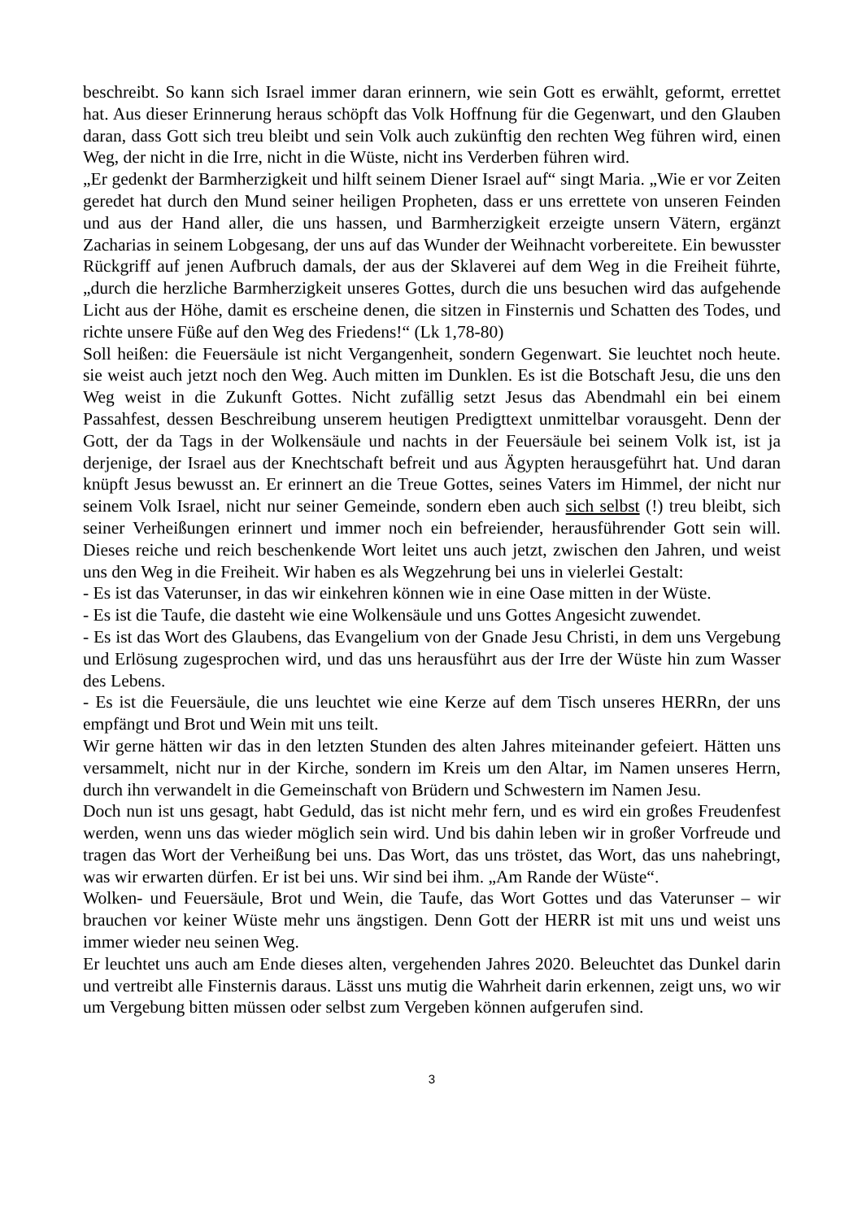beschreibt. So kann sich Israel immer daran erinnern, wie sein Gott es erwählt, geformt, errettet hat. Aus dieser Erinnerung heraus schöpft das Volk Hoffnung für die Gegenwart, und den Glauben daran, dass Gott sich treu bleibt und sein Volk auch zukünftig den rechten Weg führen wird, einen Weg, der nicht in die Irre, nicht in die Wüste, nicht ins Verderben führen wird.
„Er gedenkt der Barmherzigkeit und hilft seinem Diener Israel auf“ singt Maria. „Wie er vor Zeiten geredet hat durch den Mund seiner heiligen Propheten, dass er uns errettete von unseren Feinden und aus der Hand aller, die uns hassen, und Barmherzigkeit erzeigte unsern Vätern, ergänzt Zacharias in seinem Lobgesang, der uns auf das Wunder der Weihnacht vorbereitete. Ein bewusster Rückgriff auf jenen Aufbruch damals, der aus der Sklaverei auf dem Weg in die Freiheit führte, „durch die herzliche Barmherzigkeit unseres Gottes, durch die uns besuchen wird das aufgehende Licht aus der Höhe, damit es erscheine denen, die sitzen in Finsternis und Schatten des Todes, und richte unsere Füße auf den Weg des Friedens!“ (Lk 1,78-80)
Soll heißen: die Feuersäule ist nicht Vergangenheit, sondern Gegenwart. Sie leuchtet noch heute. sie weist auch jetzt noch den Weg. Auch mitten im Dunklen. Es ist die Botschaft Jesu, die uns den Weg weist in die Zukunft Gottes. Nicht zufällig setzt Jesus das Abendmahl ein bei einem Passahfest, dessen Beschreibung unserem heutigen Predigttext unmittelbar vorausgeht. Denn der Gott, der da Tags in der Wolkensäule und nachts in der Feuersäule bei seinem Volk ist, ist ja derjenige, der Israel aus der Knechtschaft befreit und aus Ägypten herausgeführt hat. Und daran knüpft Jesus bewusst an. Er erinnert an die Treue Gottes, seines Vaters im Himmel, der nicht nur seinem Volk Israel, nicht nur seiner Gemeinde, sondern eben auch sich selbst (!) treu bleibt, sich seiner Verheißungen erinnert und immer noch ein befreiender, herausführender Gott sein will. Dieses reiche und reich beschenkende Wort leitet uns auch jetzt, zwischen den Jahren, und weist uns den Weg in die Freiheit. Wir haben es als Wegzehrung bei uns in vielerlei Gestalt:
- Es ist das Vaterunser, in das wir einkehren können wie in eine Oase mitten in der Wüste.
- Es ist die Taufe, die dasteht wie eine Wolkensäule und uns Gottes Angesicht zuwendet.
- Es ist das Wort des Glaubens, das Evangelium von der Gnade Jesu Christi, in dem uns Vergebung und Erlösung zugesprochen wird, und das uns herausführt aus der Irre der Wüste hin zum Wasser des Lebens.
- Es ist die Feuersäule, die uns leuchtet wie eine Kerze auf dem Tisch unseres HERRn, der uns empfängt und Brot und Wein mit uns teilt.
Wir gerne hätten wir das in den letzten Stunden des alten Jahres miteinander gefeiert. Hätten uns versammelt, nicht nur in der Kirche, sondern im Kreis um den Altar, im Namen unseres Herrn, durch ihn verwandelt in die Gemeinschaft von Brüdern und Schwestern im Namen Jesu.
Doch nun ist uns gesagt, habt Geduld, das ist nicht mehr fern, und es wird ein großes Freudenfest werden, wenn uns das wieder möglich sein wird. Und bis dahin leben wir in großer Vorfreude und tragen das Wort der Verheißung bei uns. Das Wort, das uns tröstet, das Wort, das uns nahebringt, was wir erwarten dürfen. Er ist bei uns. Wir sind bei ihm. „Am Rande der Wüste“.
Wolken- und Feuersäule, Brot und Wein, die Taufe, das Wort Gottes und das Vaterunser – wir brauchen vor keiner Wüste mehr uns ängstigen. Denn Gott der HERR ist mit uns und weist uns immer wieder neu seinen Weg.
Er leuchtet uns auch am Ende dieses alten, vergehenden Jahres 2020. Beleuchtet das Dunkel darin und vertreibt alle Finsternis daraus. Lässt uns mutig die Wahrheit darin erkennen, zeigt uns, wo wir um Vergebung bitten müssen oder selbst zum Vergeben können aufgerufen sind.
3